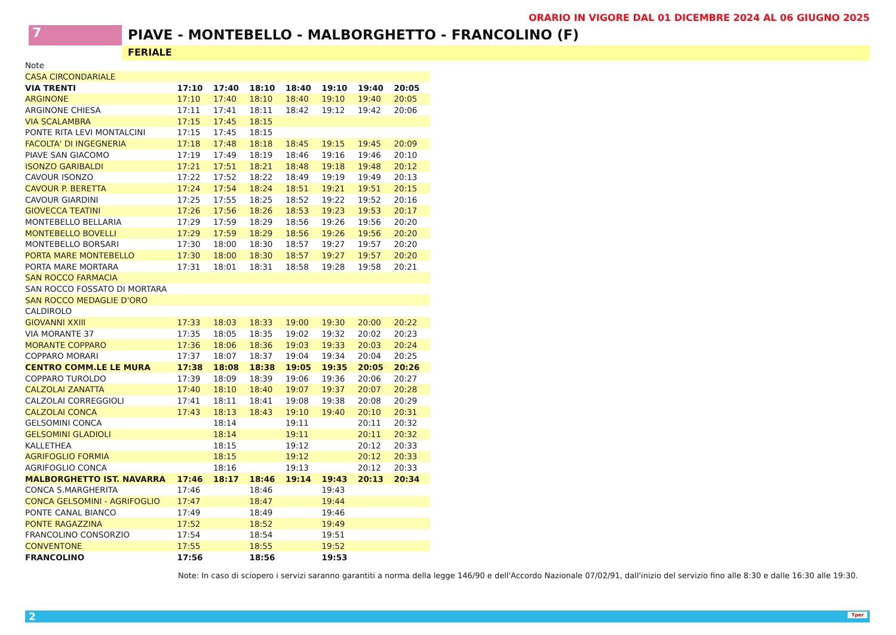ORARIO IN VIGORE DAL 01 DICEMBRE 2024 AL 06 GIUGNO 2025
7 PIAVE - MONTEBELLO - MALBORGHETTO - FRANCOLINO (F)
FERIALE
| Note | | | | | | | |
| CASA CIRCONDARIALE | | | | | | | |
| VIA TRENTI | 17:10 | 17:40 | 18:10 | 18:40 | 19:10 | 19:40 | 20:05 |
| ARGINONE | 17:10 | 17:40 | 18:10 | 18:40 | 19:10 | 19:40 | 20:05 |
| ARGINONE CHIESA | 17:11 | 17:41 | 18:11 | 18:42 | 19:12 | 19:42 | 20:06 |
| VIA SCALAMBRA | 17:15 | 17:45 | 18:15 | | | | |
| PONTE RITA LEVI MONTALCINI | 17:15 | 17:45 | 18:15 | | | | |
| FACOLTA' DI INGEGNERIA | 17:18 | 17:48 | 18:18 | 18:45 | 19:15 | 19:45 | 20:09 |
| PIAVE SAN GIACOMO | 17:19 | 17:49 | 18:19 | 18:46 | 19:16 | 19:46 | 20:10 |
| ISONZO GARIBALDI | 17:21 | 17:51 | 18:21 | 18:48 | 19:18 | 19:48 | 20:12 |
| CAVOUR ISONZO | 17:22 | 17:52 | 18:22 | 18:49 | 19:19 | 19:49 | 20:13 |
| CAVOUR P. BERETTA | 17:24 | 17:54 | 18:24 | 18:51 | 19:21 | 19:51 | 20:15 |
| CAVOUR GIARDINI | 17:25 | 17:55 | 18:25 | 18:52 | 19:22 | 19:52 | 20:16 |
| GIOVECCA TEATINI | 17:26 | 17:56 | 18:26 | 18:53 | 19:23 | 19:53 | 20:17 |
| MONTEBELLO BELLARIA | 17:29 | 17:59 | 18:29 | 18:56 | 19:26 | 19:56 | 20:20 |
| MONTEBELLO BOVELLI | 17:29 | 17:59 | 18:29 | 18:56 | 19:26 | 19:56 | 20:20 |
| MONTEBELLO BORSARI | 17:30 | 18:00 | 18:30 | 18:57 | 19:27 | 19:57 | 20:20 |
| PORTA MARE MONTEBELLO | 17:30 | 18:00 | 18:30 | 18:57 | 19:27 | 19:57 | 20:20 |
| PORTA MARE MORTARA | 17:31 | 18:01 | 18:31 | 18:58 | 19:28 | 19:58 | 20:21 |
| SAN ROCCO FARMACIA | | | | | | | |
| SAN ROCCO FOSSATO DI MORTARA | | | | | | | |
| SAN ROCCO MEDAGLIE D'ORO | | | | | | | |
| CALDIROLO | | | | | | | |
| GIOVANNI XXIII | 17:33 | 18:03 | 18:33 | 19:00 | 19:30 | 20:00 | 20:22 |
| VIA MORANTE 37 | 17:35 | 18:05 | 18:35 | 19:02 | 19:32 | 20:02 | 20:23 |
| MORANTE COPPARO | 17:36 | 18:06 | 18:36 | 19:03 | 19:33 | 20:03 | 20:24 |
| COPPARO MORARI | 17:37 | 18:07 | 18:37 | 19:04 | 19:34 | 20:04 | 20:25 |
| CENTRO COMM.LE LE MURA | 17:38 | 18:08 | 18:38 | 19:05 | 19:35 | 20:05 | 20:26 |
| COPPARO TUROLDO | 17:39 | 18:09 | 18:39 | 19:06 | 19:36 | 20:06 | 20:27 |
| CALZOLAI ZANATTA | 17:40 | 18:10 | 18:40 | 19:07 | 19:37 | 20:07 | 20:28 |
| CALZOLAI CORREGGIOLI | 17:41 | 18:11 | 18:41 | 19:08 | 19:38 | 20:08 | 20:29 |
| CALZOLAI CONCA | 17:43 | 18:13 | 18:43 | 19:10 | 19:40 | 20:10 | 20:31 |
| GELSOMINI CONCA | | 18:14 | | 19:11 | | 20:11 | 20:32 |
| GELSOMINI GLADIOLI | | 18:14 | | 19:11 | | 20:11 | 20:32 |
| KALLETHEA | | 18:15 | | 19:12 | | 20:12 | 20:33 |
| AGRIFOGLIO FORMIA | | 18:15 | | 19:12 | | 20:12 | 20:33 |
| AGRIFOGLIO CONCA | | 18:16 | | 19:13 | | 20:12 | 20:33 |
| MALBORGHETTO IST. NAVARRA | 17:46 | 18:17 | 18:46 | 19:14 | 19:43 | 20:13 | 20:34 |
| CONCA S.MARGHERITA | 17:46 | | 18:46 | | 19:43 | | |
| CONCA GELSOMINI - AGRIFOGLIO | 17:47 | | 18:47 | | 19:44 | | |
| PONTE CANAL BIANCO | 17:49 | | 18:49 | | 19:46 | | |
| PONTE RAGAZZINA | 17:52 | | 18:52 | | 19:49 | | |
| FRANCOLINO CONSORZIO | 17:54 | | 18:54 | | 19:51 | | |
| CONVENTONE | 17:55 | | 18:55 | | 19:52 | | |
| FRANCOLINO | 17:56 | | 18:56 | | 19:53 | | |
Note: In caso di sciopero i servizi saranno garantiti a norma della legge 146/90 e dell'Accordo Nazionale 07/02/91, dall'inizio del servizio fino alle 8:30 e dalle 16:30 alle 19:30.
2 Tper